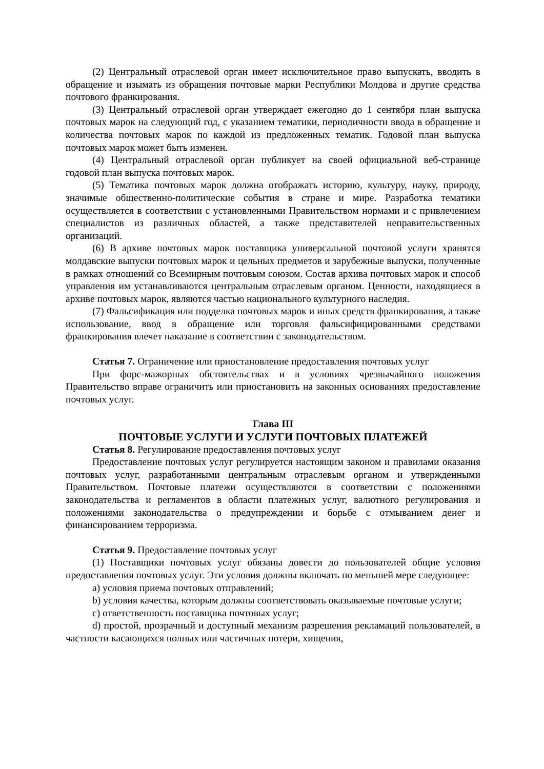(2) Центральный отраслевой орган имеет исключительное право выпускать, вводить в обращение и изымать из обращения почтовые марки Республики Молдова и другие средства почтового франкирования.
(3) Центральный отраслевой орган утверждает ежегодно до 1 сентября план выпуска почтовых марок на следующий год, с указанием тематики, периодичности ввода в обращение и количества почтовых марок по каждой из предложенных тематик. Годовой план выпуска почтовых марок может быть изменен.
(4) Центральный отраслевой орган публикует на своей официальной веб-странице годовой план выпуска почтовых марок.
(5) Тематика почтовых марок должна отображать историю, культуру, науку, природу, значимые общественно-политические события в стране и мире. Разработка тематики осуществляется в соответствии с установленными Правительством нормами и с привлечением специалистов из различных областей, а также представителей неправительственных организаций.
(6) В архиве почтовых марок поставщика универсальной почтовой услуги хранятся молдавские выпуски почтовых марок и цельных предметов и зарубежные выпуски, полученные в рамках отношений со Всемирным почтовым союзом. Состав архива почтовых марок и способ управления им устанавливаются центральным отраслевым органом. Ценности, находящиеся в архиве почтовых марок, являются частью национального культурного наследия.
(7) Фальсификация или подделка почтовых марок и иных средств франкирования, а также использование, ввод в обращение или торговля фальсифицированными средствами франкирования влечет наказание в соответствии с законодательством.
Статья 7. Ограничение или приостановление предоставления почтовых услуг
При форс-мажорных обстоятельствах и в условиях чрезвычайного положения Правительство вправе ограничить или приостановить на законных основаниях предоставление почтовых услуг.
Глава III
ПОЧТОВЫЕ УСЛУГИ И УСЛУГИ ПОЧТОВЫХ ПЛАТЕЖЕЙ
Статья 8. Регулирование предоставления почтовых услуг
Предоставление почтовых услуг регулируется настоящим законом и правилами оказания почтовых услуг, разработанными центральным отраслевым органом и утвержденными Правительством. Почтовые платежи осуществляются в соответствии с положениями законодательства и регламентов в области платежных услуг, валютного регулирования и положениями законодательства о предупреждении и борьбе с отмыванием денег и финансированием терроризма.
Статья 9. Предоставление почтовых услуг
(1) Поставщики почтовых услуг обязаны довести до пользователей общие условия предоставления почтовых услуг. Эти условия должны включать по меньшей мере следующее:
a) условия приема почтовых отправлений;
b) условия качества, которым должны соответствовать оказываемые почтовые услуги;
c) ответственность поставщика почтовых услуг;
d) простой, прозрачный и доступный механизм разрешения рекламаций пользователей, в частности касающихся полных или частичных потери, хищения,